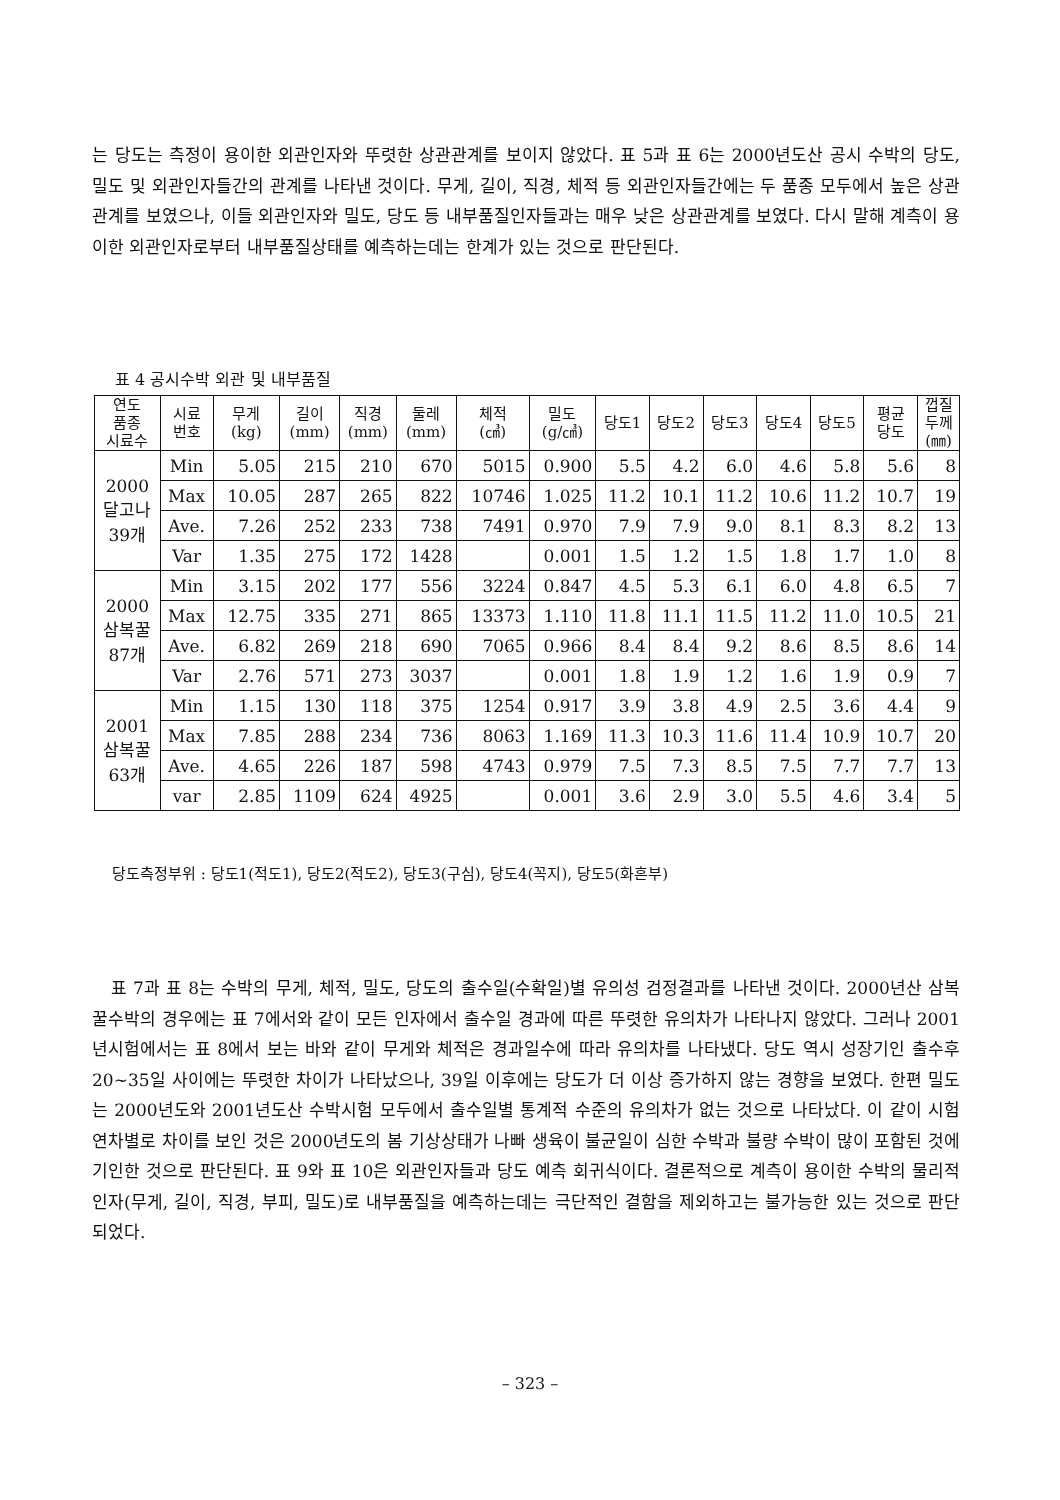는 당도는 측정이 용이한 외관인자와 뚜렷한 상관관계를 보이지 않았다. 표 5과 표 6는 2000년도산 공시 수박의 당도, 밀도 및 외관인자들간의 관계를 나타낸 것이다. 무게, 길이, 직경, 체적 등 외관인자들간에는 두 품종 모두에서 높은 상관관계를 보였으나, 이들 외관인자와 밀도, 당도 등 내부품질인자들과는 매우 낮은 상관관계를 보였다. 다시 말해 계측이 용이한 외관인자로부터 내부품질상태를 예측하는데는 한계가 있는 것으로 판단된다.
표 4 공시수박 외관 및 내부품질
| 연도 품종 시료수 | 시료 번호 | 무게 (kg) | 길이 (mm) | 직경 (mm) | 둘레 (mm) | 체적 (㎤) | 밀도 (g/㎤) | 당도1 | 당도2 | 당도3 | 당도4 | 당도5 | 평균 당도 | 껍질 두께 (㎜) |
| --- | --- | --- | --- | --- | --- | --- | --- | --- | --- | --- | --- | --- | --- | --- |
| 2000 달고나 39개 | Min | 5.05 | 215 | 210 | 670 | 5015 | 0.900 | 5.5 | 4.2 | 6.0 | 4.6 | 5.8 | 5.6 | 8 |
| | Max | 10.05 | 287 | 265 | 822 | 10746 | 1.025 | 11.2 | 10.1 | 11.2 | 10.6 | 11.2 | 10.7 | 19 |
| | Ave. | 7.26 | 252 | 233 | 738 | 7491 | 0.970 | 7.9 | 7.9 | 9.0 | 8.1 | 8.3 | 8.2 | 13 |
| | Var | 1.35 | 275 | 172 | 1428 | | 0.001 | 1.5 | 1.2 | 1.5 | 1.8 | 1.7 | 1.0 | 8 |
| 2000 삼복꿀 87개 | Min | 3.15 | 202 | 177 | 556 | 3224 | 0.847 | 4.5 | 5.3 | 6.1 | 6.0 | 4.8 | 6.5 | 7 |
| | Max | 12.75 | 335 | 271 | 865 | 13373 | 1.110 | 11.8 | 11.1 | 11.5 | 11.2 | 11.0 | 10.5 | 21 |
| | Ave. | 6.82 | 269 | 218 | 690 | 7065 | 0.966 | 8.4 | 8.4 | 9.2 | 8.6 | 8.5 | 8.6 | 14 |
| | Var | 2.76 | 571 | 273 | 3037 | | 0.001 | 1.8 | 1.9 | 1.2 | 1.6 | 1.9 | 0.9 | 7 |
| 2001 삼복꿀 63개 | Min | 1.15 | 130 | 118 | 375 | 1254 | 0.917 | 3.9 | 3.8 | 4.9 | 2.5 | 3.6 | 4.4 | 9 |
| | Max | 7.85 | 288 | 234 | 736 | 8063 | 1.169 | 11.3 | 10.3 | 11.6 | 11.4 | 10.9 | 10.7 | 20 |
| | Ave. | 4.65 | 226 | 187 | 598 | 4743 | 0.979 | 7.5 | 7.3 | 8.5 | 7.5 | 7.7 | 7.7 | 13 |
| | var | 2.85 | 1109 | 624 | 4925 | | 0.001 | 3.6 | 2.9 | 3.0 | 5.5 | 4.6 | 3.4 | 5 |
당도측정부위 : 당도1(적도1), 당도2(적도2), 당도3(구심), 당도4(꼭지), 당도5(화흔부)
표 7과 표 8는 수박의 무게, 체적, 밀도, 당도의 출수일(수확일)별 유의성 검정결과를 나타낸 것이다. 2000년산 삼복꿀수박의 경우에는 표 7에서와 같이 모든 인자에서 출수일 경과에 따른 뚜렷한 유의차가 나타나지 않았다. 그러나 2001년시험에서는 표 8에서 보는 바와 같이 무게와 체적은 경과일수에 따라 유의차를 나타냈다. 당도 역시 성장기인 출수후 20~35일 사이에는 뚜렷한 차이가 나타났으나, 39일 이후에는 당도가 더 이상 증가하지 않는 경향을 보였다. 한편 밀도는 2000년도와 2001년도산 수박시험 모두에서 출수일별 통계적 수준의 유의차가 없는 것으로 나타났다. 이 같이 시험연차별로 차이를 보인 것은 2000년도의 봄 기상상태가 나빠 생육이 불균일이 심한 수박과 불량 수박이 많이 포함된 것에 기인한 것으로 판단된다. 표 9와 표 10은 외관인자들과 당도 예측 회귀식이다. 결론적으로 계측이 용이한 수박의 물리적인자(무게, 길이, 직경, 부피, 밀도)로 내부품질을 예측하는데는 극단적인 결함을 제외하고는 불가능한 있는 것으로 판단되었다.
– 323 –